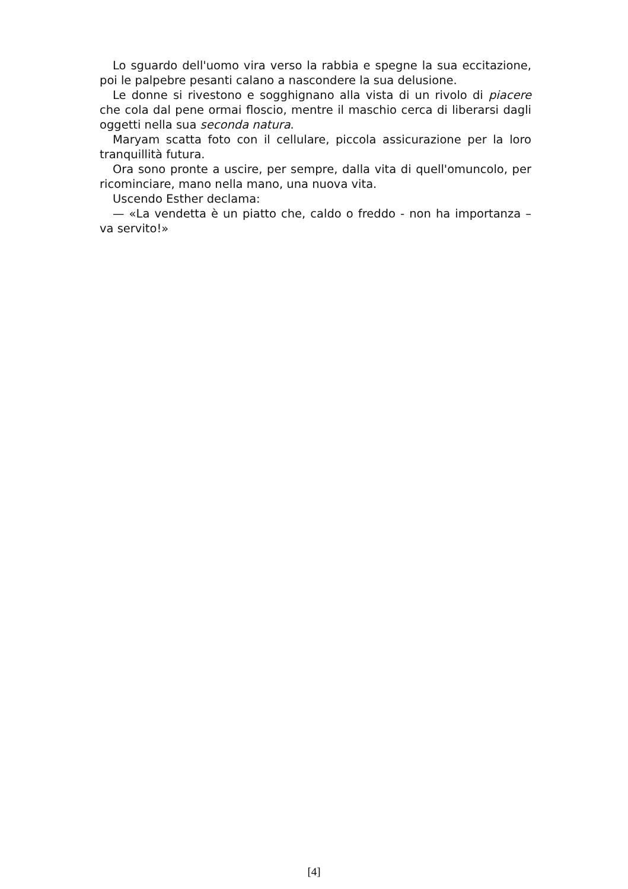Lo sguardo dell'uomo vira verso la rabbia e spegne la sua eccitazione, poi le palpebre pesanti calano a nascondere la sua delusione.
Le donne si rivestono e sogghignano alla vista di un rivolo di piacere che cola dal pene ormai floscio, mentre il maschio cerca di liberarsi dagli oggetti nella sua seconda natura.
Maryam scatta foto con il cellulare, piccola assicurazione per la loro tranquillità futura.
Ora sono pronte a uscire, per sempre, dalla vita di quell'omuncolo, per ricominciare, mano nella mano, una nuova vita.
Uscendo Esther declama:
— «La vendetta è un piatto che, caldo o freddo - non ha importanza – va servito!»
[4]